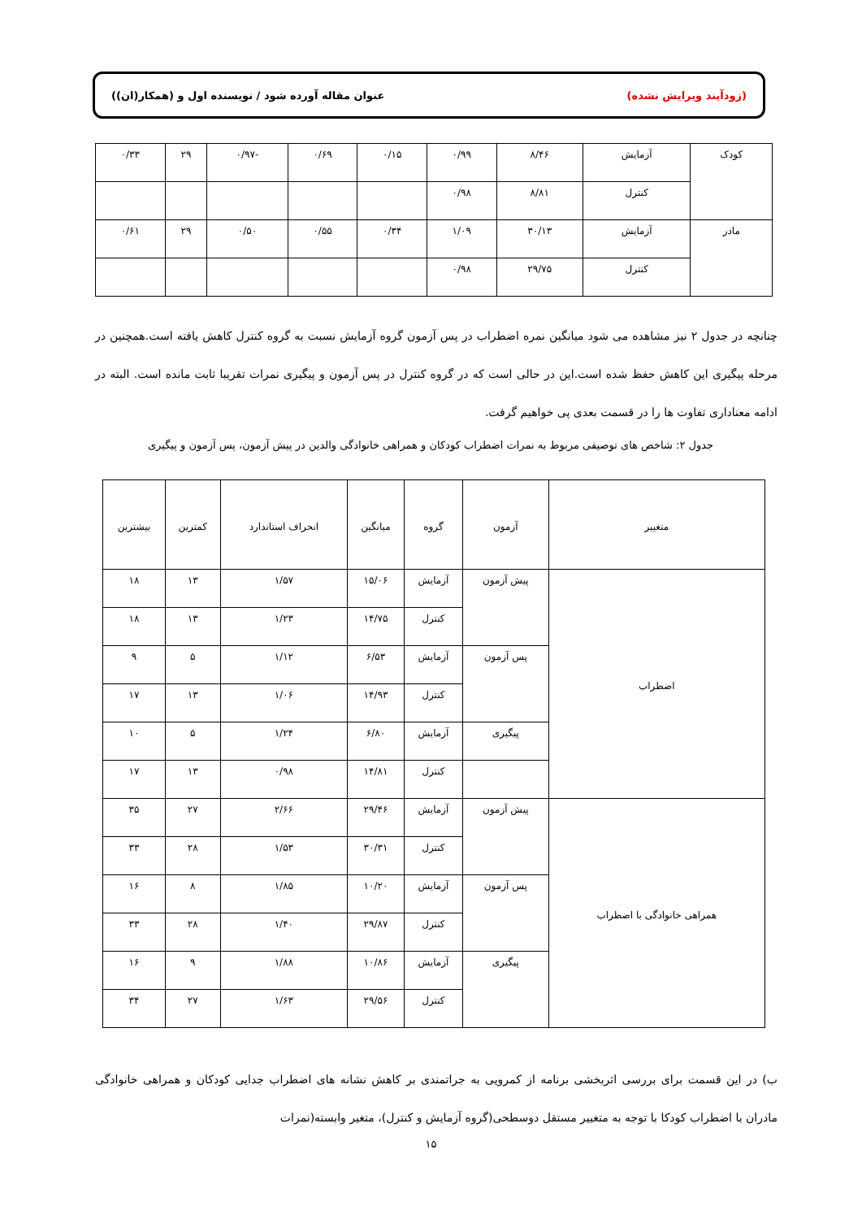(زودآیند ویرایش نشده) عنوان مقاله آورده شود / نویسنده اول و (همکار(ان))
| کودک | آزمایش | ۸/۴۶ | ۰/۹۹ | ۰/۱۵ | ۰/۶۹ | -۰/۹۷ | ۲۹ | ۰/۳۳ |
| | کنترل | ۸/۸۱ | ۰/۹۸ | | | | | |
| مادر | آزمایش | ۳۰/۱۳ | ۱/۰۹ | ۰/۳۴ | ۰/۵۵ | ۰/۵۰ | ۲۹ | ۰/۶۱ |
| | کنترل | ۲۹/۷۵ | ۰/۹۸ | | | | | |
چنانچه در جدول ۲ نیز مشاهده می شود میانگین نمره اضطراب در پس آزمون گروه آزمایش نسبت به گروه کنترل کاهش یافته است.همچنین در مرحله پیگیری این کاهش حفظ شده است.این در حالی است که در گروه کنترل در پس آزمون و پیگیری نمرات تقریبا ثابت مانده است. البته در ادامه معناداری تفاوت ها را در قسمت بعدی پی خواهیم گرفت.
جدول ۲: شاخص های توصیفی مربوط به نمرات اضطراب کودکان و همراهی خانوادگی والدین در پیش آزمون، پس آزمون و پیگیری
| متغییر | آزمون | گروه | میانگین | انحراف استاندارد | کمترین | بیشترین |
| --- | --- | --- | --- | --- | --- | --- |
| اضطراب | پیش آزمون | آزمایش | ۱۵/۰۶ | ۱/۵۷ | ۱۳ | ۱۸ |
| | | کنترل | ۱۴/۷۵ | ۱/۲۳ | ۱۳ | ۱۸ |
| | پس آزمون | آزمایش | ۶/۵۳ | ۱/۱۲ | ۵ | ۹ |
| | | کنترل | ۱۴/۹۳ | ۱/۰۶ | ۱۳ | ۱۷ |
| | پیگیری | آزمایش | ۶/۸۰ | ۱/۲۴ | ۵ | ۱۰ |
| | | کنترل | ۱۴/۸۱ | ۰/۹۸ | ۱۳ | ۱۷ |
| همراهی خانوادگی با اضطراب | پیش آزمون | آزمایش | ۲۹/۴۶ | ۲/۶۶ | ۲۷ | ۳۵ |
| | | کنترل | ۳۰/۳۱ | ۱/۵۳ | ۲۸ | ۳۳ |
| | پس آزمون | آزمایش | ۱۰/۲۰ | ۱/۸۵ | ۸ | ۱۶ |
| | | کنترل | ۲۹/۸۷ | ۱/۴۰ | ۲۸ | ۳۳ |
| | پیگیری | آزمایش | ۱۰/۸۶ | ۱/۸۸ | ۹ | ۱۶ |
| | | کنترل | ۲۹/۵۶ | ۱/۶۳ | ۲۷ | ۳۴ |
ب) در این قسمت برای بررسی اثربخشی برنامه از کمرویی به جراتمندی بر کاهش نشانه های اضطراب جدایی کودکان و همراهی خانوادگی مادران با اضطراب کودکا با توجه به متغییر مستقل دوسطحی(گروه آزمایش و کنترل)، متغیر وابسته(نمرات
۱۵